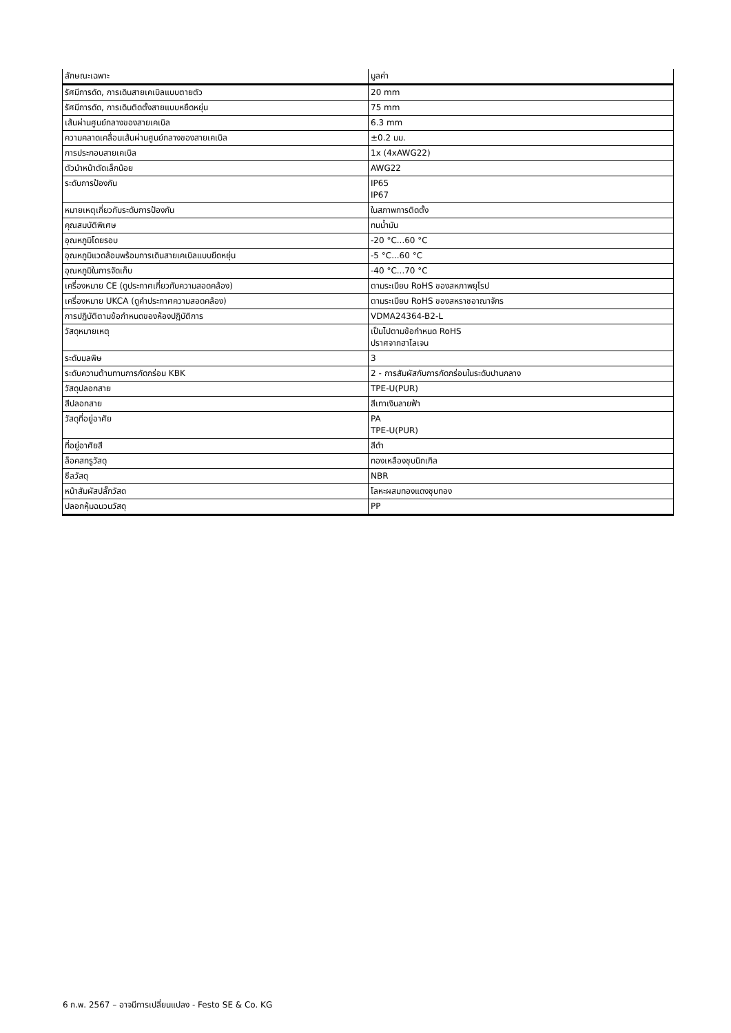| ลักษณะเฉพาะ | มูลค่า |
| --- | --- |
| รัศมีการดัด, การเดินสายเคเบิลแบบตายตัว | 20 mm |
| รัศมีการดัด, การเดินติดตั้งสายแบบหยืดหยุ่น | 75 mm |
| เส้นผ่านศูนย์กลางของสายเคเบิล | 6.3 mm |
| ความคลาดเคลื่อนเส้นผ่านศูนย์กลางของสายเคเบิล | ±0.2 มม. |
| การประกอบสายเคเบิล | 1x (4xAWG22) |
| ตัวนำหน้าตัดเล็กน้อย | AWG22 |
| ระดับการป้องกัน | IP65 IP67 |
| หมายเหตุเกี่ยวกับระดับการป้องกัน | ในสภาพการติดตั้ง |
| คุณสมบัติพิเศษ | ทนน้ำมัน |
| อุณหภูมิโดยรอบ | -20 °C...60 °C |
| อุณหภูมิแวดล้อมพร้อมการเดินสายเคเบิลแบบยืดหยุ่น | -5 °C...60 °C |
| อุณหภูมิในการจัดเก็บ | -40 °C...70 °C |
| เครื่องหมาย CE (ดูประกาศเกี่ยวกับความสอดคล้อง) | ตามระเบียบ RoHS ของสหภาพยุโรป |
| เครื่องหมาย UKCA (ดูคำประกาศความสอดคล้อง) | ตามระเบียบ RoHS ของสหราชอาณาจักร |
| การปฏิบัติตามข้อกำหนดของห้องปฏิบัติการ | VDMA24364-B2-L |
| วัสดุหมายเหตุ | เป็นไปตามข้อกำหนด RoHS ปราศจากฮาโลเจน |
| ระดับมลพิษ | 3 |
| ระดับความต้านทานการกัดกร่อน KBK | 2 - การสัมผัสกับการกัดกร่อนในระดับปานกลาง |
| วัสดุปลอกสาย | TPE-U(PUR) |
| สีปลอกสาย | สีเทาเงินลายฟ้า |
| วัสดุที่อยู่อาศัย | PA TPE-U(PUR) |
| ที่อยู่อาศัยสี | สีดำ |
| ล็อคสกรูวัสดุ | ทองเหลืองชุบนิกเกิล |
| ซีลวัสดุ | NBR |
| หน้าสัมผัสปลั๊กวัสด | โลหะผสมทองแดงชุบทอง |
| ปลอกหุ้มฉนวนวัสดุ | PP |
6 ก.พ. 2567 – อาจมีการเปลี่ยนแปลง - Festo SE & Co. KG